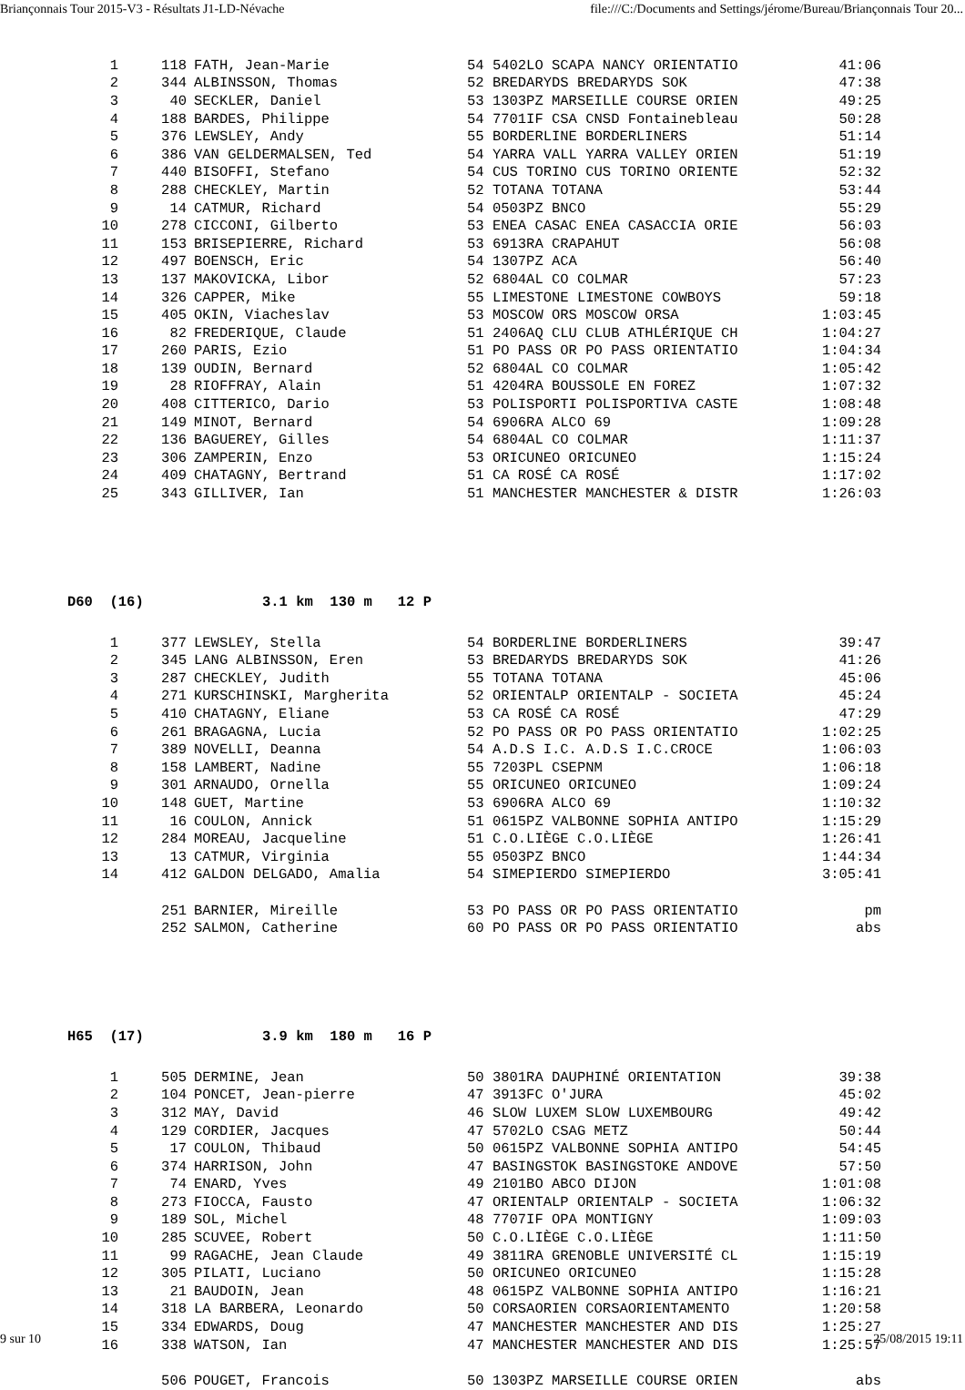Briançonnais Tour 2015-V3 - Résultats J1-LD-Névache file:///C:/Documents and Settings/jérome/Bureau/Briançonnais Tour 20...
| 1 | 118 | FATH, Jean-Marie | 54 5402LO SCAPA NANCY ORIENTATIO | 41:06 |
| 2 | 344 | ALBINSSON, Thomas | 52 BREDARYDS BREDARYDS SOK | 47:38 |
| 3 | 40 | SECKLER, Daniel | 53 1303PZ MARSEILLE COURSE ORIEN | 49:25 |
| 4 | 188 | BARDES, Philippe | 54 7701IF CSA CNSD Fontainebleau | 50:28 |
| 5 | 376 | LEWSLEY, Andy | 55 BORDERLINE BORDERLINERS | 51:14 |
| 6 | 386 | VAN GELDERMALSEN, Ted | 54 YARRA VALL YARRA VALLEY ORIEN | 51:19 |
| 7 | 440 | BISOFFI, Stefano | 54 CUS TORINO CUS TORINO ORIENTE | 52:32 |
| 8 | 288 | CHECKLEY, Martin | 52 TOTANA TOTANA | 53:44 |
| 9 | 14 | CATMUR, Richard | 54 0503PZ BNCO | 55:29 |
| 10 | 278 | CICCONI, Gilberto | 53 ENEA CASAC ENEA CASACCIA ORIE | 56:03 |
| 11 | 153 | BRISEPIERRE, Richard | 53 6913RA CRAPAHUT | 56:08 |
| 12 | 497 | BOENSCH, Eric | 54 1307PZ ACA | 56:40 |
| 13 | 137 | MAKOVICKA, Libor | 52 6804AL CO COLMAR | 57:23 |
| 14 | 326 | CAPPER, Mike | 55 LIMESTONE LIMESTONE COWBOYS | 59:18 |
| 15 | 405 | OKIN, Viacheslav | 53 MOSCOW ORS MOSCOW ORSA | 1:03:45 |
| 16 | 82 | FREDERIQUE, Claude | 51 2406AQ CLU CLUB ATHLÉRIQUE CH | 1:04:27 |
| 17 | 260 | PARIS, Ezio | 51 PO PASS OR PO PASS ORIENTATIO | 1:04:34 |
| 18 | 139 | OUDIN, Bernard | 52 6804AL CO COLMAR | 1:05:42 |
| 19 | 28 | RIOFFRAY, Alain | 51 4204RA BOUSSOLE EN FOREZ | 1:07:32 |
| 20 | 408 | CITTERICO, Dario | 53 POLISPORTI POLISPORTIVA CASTE | 1:08:48 |
| 21 | 149 | MINOT, Bernard | 54 6906RA ALCO 69 | 1:09:28 |
| 22 | 136 | BAGUEREY, Gilles | 54 6804AL CO COLMAR | 1:11:37 |
| 23 | 306 | ZAMPERIN, Enzo | 53 ORICUNEO ORICUNEO | 1:15:24 |
| 24 | 409 | CHATAGNY, Bertrand | 51 CA ROSÉ CA ROSÉ | 1:17:02 |
| 25 | 343 | GILLIVER, Ian | 51 MANCHESTER MANCHESTER & DISTR | 1:26:03 |
D60 (16) 3.1 km 130 m 12 P
| 1 | 377 | LEWSLEY, Stella | 54 BORDERLINE BORDERLINERS | 39:47 |
| 2 | 345 | LANG ALBINSSON, Eren | 53 BREDARYDS BREDARYDS SOK | 41:26 |
| 3 | 287 | CHECKLEY, Judith | 55 TOTANA TOTANA | 45:06 |
| 4 | 271 | KURSCHINSKI, Margherita | 52 ORIENTALP ORIENTALP - SOCIETA | 45:24 |
| 5 | 410 | CHATAGNY, Eliane | 53 CA ROSÉ CA ROSÉ | 47:29 |
| 6 | 261 | BRAGAGNA, Lucia | 52 PO PASS OR PO PASS ORIENTATIO | 1:02:25 |
| 7 | 389 | NOVELLI, Deanna | 54 A.D.S I.C. A.D.S I.C.CROCE | 1:06:03 |
| 8 | 158 | LAMBERT, Nadine | 55 7203PL CSEPNM | 1:06:18 |
| 9 | 301 | ARNAUDO, Ornella | 55 ORICUNEO ORICUNEO | 1:09:24 |
| 10 | 148 | GUET, Martine | 53 6906RA ALCO 69 | 1:10:32 |
| 11 | 16 | COULON, Annick | 51 0615PZ VALBONNE SOPHIA ANTIPO | 1:15:29 |
| 12 | 284 | MOREAU, Jacqueline | 51 C.O.LIÈGE C.O.LIÈGE | 1:26:41 |
| 13 | 13 | CATMUR, Virginia | 55 0503PZ BNCO | 1:44:34 |
| 14 | 412 | GALDON DELGADO, Amalia | 54 SIMEPIERDO SIMEPIERDO | 3:05:41 |
| | 251 | BARNIER, Mireille | 53 PO PASS OR PO PASS ORIENTATIO | pm |
| | 252 | SALMON, Catherine | 60 PO PASS OR PO PASS ORIENTATIO | abs |
H65 (17) 3.9 km 180 m 16 P
| 1 | 505 | DERMINE, Jean | 50 3801RA DAUPHINÉ ORIENTATION | 39:38 |
| 2 | 104 | PONCET, Jean-pierre | 47 3913FC O'JURA | 45:02 |
| 3 | 312 | MAY, David | 46 SLOW LUXEM SLOW LUXEMBOURG | 49:42 |
| 4 | 129 | CORDIER, Jacques | 47 5702LO CSAG METZ | 50:44 |
| 5 | 17 | COULON, Thibaud | 50 0615PZ VALBONNE SOPHIA ANTIPO | 54:45 |
| 6 | 374 | HARRISON, John | 47 BASINGSTOK BASINGSTOKE ANDOVE | 57:50 |
| 7 | 74 | ENARD, Yves | 49 2101BO ABCO DIJON | 1:01:08 |
| 8 | 273 | FIOCCA, Fausto | 47 ORIENTALP ORIENTALP - SOCIETA | 1:06:32 |
| 9 | 189 | SOL, Michel | 48 7707IF OPA MONTIGNY | 1:09:03 |
| 10 | 285 | SCUVEE, Robert | 50 C.O.LIÈGE C.O.LIÈGE | 1:11:50 |
| 11 | 99 | RAGACHE, Jean Claude | 49 3811RA GRENOBLE UNIVERSITÉ CL | 1:15:19 |
| 12 | 305 | PILATI, Luciano | 50 ORICUNEO ORICUNEO | 1:15:28 |
| 13 | 21 | BAUDOIN, Jean | 48 0615PZ VALBONNE SOPHIA ANTIPO | 1:16:21 |
| 14 | 318 | LA BARBERA, Leonardo | 50 CORSAORIEN CORSAORIENTAMENTO | 1:20:58 |
| 15 | 334 | EDWARDS, Doug | 47 MANCHESTER MANCHESTER AND DIS | 1:25:27 |
| 16 | 338 | WATSON, Ian | 47 MANCHESTER MANCHESTER AND DIS | 1:25:57 |
| | 506 | POUGET, Francois | 50 1303PZ MARSEILLE COURSE ORIEN | abs |
9 sur 10 25/08/2015 19:11